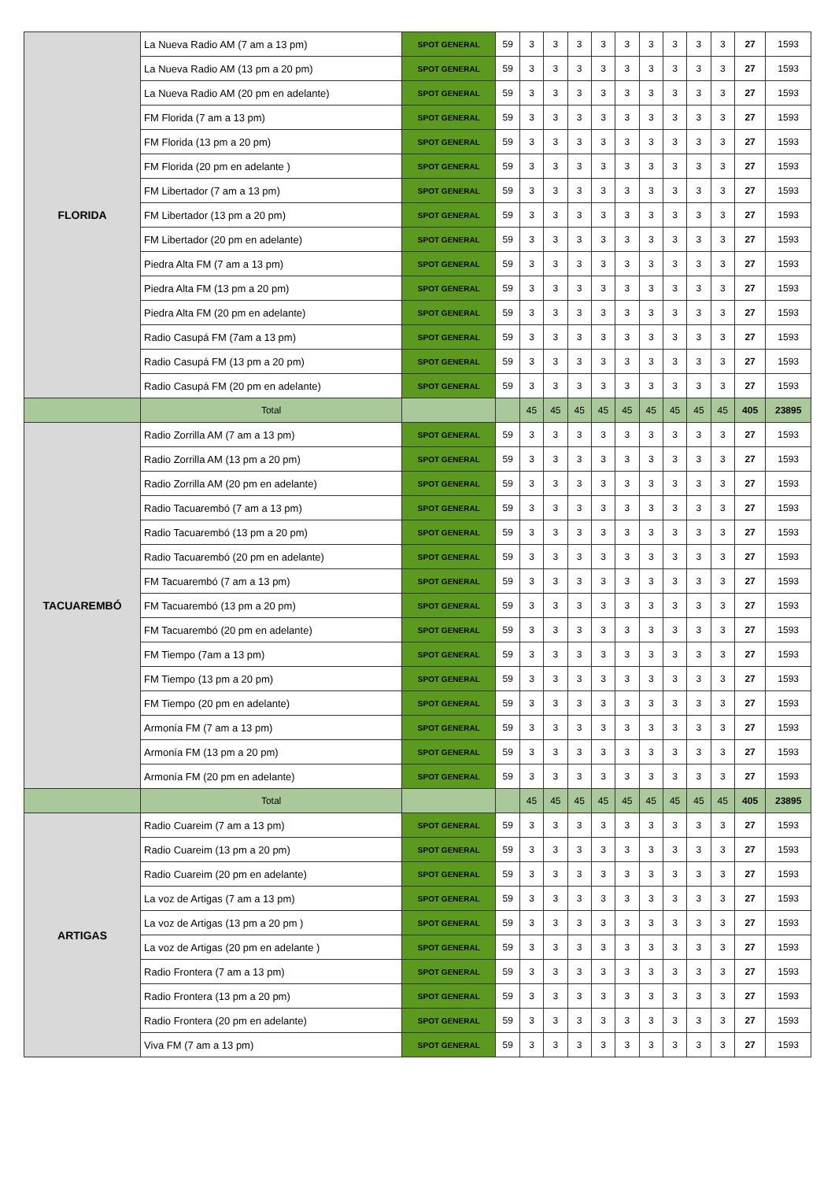| FLORIDA | La Nueva Radio AM (7 am a 13 pm) | SPOT GENERAL | 59 | 3 | 3 | 3 | 3 | 3 | 3 | 3 | 3 | 3 | 27 | 1593 |
| | La Nueva Radio AM (13 pm a 20 pm) | SPOT GENERAL | 59 | 3 | 3 | 3 | 3 | 3 | 3 | 3 | 3 | 3 | 27 | 1593 |
| | La Nueva Radio AM (20 pm en adelante) | SPOT GENERAL | 59 | 3 | 3 | 3 | 3 | 3 | 3 | 3 | 3 | 3 | 27 | 1593 |
| | FM Florida (7 am a 13 pm) | SPOT GENERAL | 59 | 3 | 3 | 3 | 3 | 3 | 3 | 3 | 3 | 3 | 27 | 1593 |
| | FM Florida (13 pm a 20 pm) | SPOT GENERAL | 59 | 3 | 3 | 3 | 3 | 3 | 3 | 3 | 3 | 3 | 27 | 1593 |
| | FM Florida (20 pm en adelante ) | SPOT GENERAL | 59 | 3 | 3 | 3 | 3 | 3 | 3 | 3 | 3 | 3 | 27 | 1593 |
| | FM Libertador (7 am a 13 pm) | SPOT GENERAL | 59 | 3 | 3 | 3 | 3 | 3 | 3 | 3 | 3 | 3 | 27 | 1593 |
| | FM Libertador (13 pm a 20 pm) | SPOT GENERAL | 59 | 3 | 3 | 3 | 3 | 3 | 3 | 3 | 3 | 3 | 27 | 1593 |
| | FM Libertador (20 pm en adelante) | SPOT GENERAL | 59 | 3 | 3 | 3 | 3 | 3 | 3 | 3 | 3 | 3 | 27 | 1593 |
| | Piedra Alta FM (7 am a 13 pm) | SPOT GENERAL | 59 | 3 | 3 | 3 | 3 | 3 | 3 | 3 | 3 | 3 | 27 | 1593 |
| | Piedra Alta FM (13 pm a 20 pm) | SPOT GENERAL | 59 | 3 | 3 | 3 | 3 | 3 | 3 | 3 | 3 | 3 | 27 | 1593 |
| | Piedra Alta FM (20 pm en adelante) | SPOT GENERAL | 59 | 3 | 3 | 3 | 3 | 3 | 3 | 3 | 3 | 3 | 27 | 1593 |
| | Radio Casupá FM (7am a 13 pm) | SPOT GENERAL | 59 | 3 | 3 | 3 | 3 | 3 | 3 | 3 | 3 | 3 | 27 | 1593 |
| | Radio Casupá FM (13 pm a 20 pm) | SPOT GENERAL | 59 | 3 | 3 | 3 | 3 | 3 | 3 | 3 | 3 | 3 | 27 | 1593 |
| | Radio Casupá FM (20 pm en adelante) | SPOT GENERAL | 59 | 3 | 3 | 3 | 3 | 3 | 3 | 3 | 3 | 3 | 27 | 1593 |
| | Total | | | 45 | 45 | 45 | 45 | 45 | 45 | 45 | 45 | 45 | 405 | 23895 |
| TACUAREMBÓ | Radio Zorrilla AM (7 am a 13 pm) | SPOT GENERAL | 59 | 3 | 3 | 3 | 3 | 3 | 3 | 3 | 3 | 3 | 27 | 1593 |
| | Radio Zorrilla AM (13 pm a 20 pm) | SPOT GENERAL | 59 | 3 | 3 | 3 | 3 | 3 | 3 | 3 | 3 | 3 | 27 | 1593 |
| | Radio Zorrilla AM (20 pm en adelante) | SPOT GENERAL | 59 | 3 | 3 | 3 | 3 | 3 | 3 | 3 | 3 | 3 | 27 | 1593 |
| | Radio Tacuarembó (7 am a 13 pm) | SPOT GENERAL | 59 | 3 | 3 | 3 | 3 | 3 | 3 | 3 | 3 | 3 | 27 | 1593 |
| | Radio Tacuarembó (13 pm a 20 pm) | SPOT GENERAL | 59 | 3 | 3 | 3 | 3 | 3 | 3 | 3 | 3 | 3 | 27 | 1593 |
| | Radio Tacuarembó (20 pm en adelante) | SPOT GENERAL | 59 | 3 | 3 | 3 | 3 | 3 | 3 | 3 | 3 | 3 | 27 | 1593 |
| | FM Tacuarembó (7 am a 13 pm) | SPOT GENERAL | 59 | 3 | 3 | 3 | 3 | 3 | 3 | 3 | 3 | 3 | 27 | 1593 |
| | FM Tacuarembó (13 pm a 20 pm) | SPOT GENERAL | 59 | 3 | 3 | 3 | 3 | 3 | 3 | 3 | 3 | 3 | 27 | 1593 |
| | FM Tacuarembó (20 pm en adelante) | SPOT GENERAL | 59 | 3 | 3 | 3 | 3 | 3 | 3 | 3 | 3 | 3 | 27 | 1593 |
| | FM Tiempo (7am a 13 pm) | SPOT GENERAL | 59 | 3 | 3 | 3 | 3 | 3 | 3 | 3 | 3 | 3 | 27 | 1593 |
| | FM Tiempo (13 pm a 20 pm) | SPOT GENERAL | 59 | 3 | 3 | 3 | 3 | 3 | 3 | 3 | 3 | 3 | 27 | 1593 |
| | FM Tiempo (20 pm en adelante) | SPOT GENERAL | 59 | 3 | 3 | 3 | 3 | 3 | 3 | 3 | 3 | 3 | 27 | 1593 |
| | Armonía FM (7 am a 13 pm) | SPOT GENERAL | 59 | 3 | 3 | 3 | 3 | 3 | 3 | 3 | 3 | 3 | 27 | 1593 |
| | Armonía FM (13 pm a 20 pm) | SPOT GENERAL | 59 | 3 | 3 | 3 | 3 | 3 | 3 | 3 | 3 | 3 | 27 | 1593 |
| | Armonía FM (20 pm en adelante) | SPOT GENERAL | 59 | 3 | 3 | 3 | 3 | 3 | 3 | 3 | 3 | 3 | 27 | 1593 |
| | Total | | | 45 | 45 | 45 | 45 | 45 | 45 | 45 | 45 | 45 | 405 | 23895 |
| ARTIGAS | Radio Cuareim (7 am a 13 pm) | SPOT GENERAL | 59 | 3 | 3 | 3 | 3 | 3 | 3 | 3 | 3 | 3 | 27 | 1593 |
| | Radio Cuareim (13 pm a 20 pm) | SPOT GENERAL | 59 | 3 | 3 | 3 | 3 | 3 | 3 | 3 | 3 | 3 | 27 | 1593 |
| | Radio Cuareim (20 pm en adelante) | SPOT GENERAL | 59 | 3 | 3 | 3 | 3 | 3 | 3 | 3 | 3 | 3 | 27 | 1593 |
| | La voz de Artigas (7 am a 13 pm) | SPOT GENERAL | 59 | 3 | 3 | 3 | 3 | 3 | 3 | 3 | 3 | 3 | 27 | 1593 |
| | La voz de Artigas (13 pm a 20 pm ) | SPOT GENERAL | 59 | 3 | 3 | 3 | 3 | 3 | 3 | 3 | 3 | 3 | 27 | 1593 |
| | La voz de Artigas (20 pm en adelante ) | SPOT GENERAL | 59 | 3 | 3 | 3 | 3 | 3 | 3 | 3 | 3 | 3 | 27 | 1593 |
| | Radio Frontera (7 am a 13 pm) | SPOT GENERAL | 59 | 3 | 3 | 3 | 3 | 3 | 3 | 3 | 3 | 3 | 27 | 1593 |
| | Radio Frontera (13 pm a 20 pm) | SPOT GENERAL | 59 | 3 | 3 | 3 | 3 | 3 | 3 | 3 | 3 | 3 | 27 | 1593 |
| | Radio Frontera (20 pm en adelante) | SPOT GENERAL | 59 | 3 | 3 | 3 | 3 | 3 | 3 | 3 | 3 | 3 | 27 | 1593 |
| | Viva FM (7 am a 13 pm) | SPOT GENERAL | 59 | 3 | 3 | 3 | 3 | 3 | 3 | 3 | 3 | 3 | 27 | 1593 |